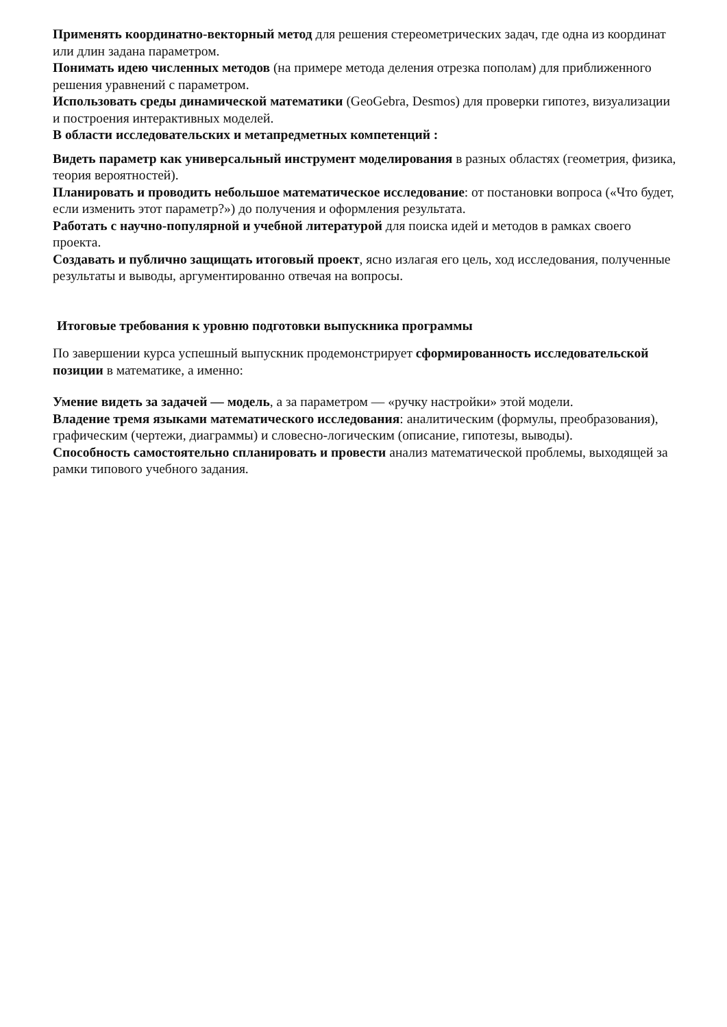Применять координатно-векторный метод для решения стереометрических задач, где одна из координат или длин задана параметром.
Понимать идею численных методов (на примере метода деления отрезка пополам) для приближенного решения уравнений с параметром.
Использовать среды динамической математики (GeoGebra, Desmos) для проверки гипотез, визуализации и построения интерактивных моделей.
В области исследовательских и метапредметных компетенций :
Видеть параметр как универсальный инструмент моделирования в разных областях (геометрия, физика, теория вероятностей).
Планировать и проводить небольшое математическое исследование: от постановки вопроса («Что будет, если изменить этот параметр?») до получения и оформления результата.
Работать с научно-популярной и учебной литературой для поиска идей и методов в рамках своего проекта.
Создавать и публично защищать итоговый проект, ясно излагая его цель, ход исследования, полученные результаты и выводы, аргументированно отвечая на вопросы.
Итоговые требования к уровню подготовки выпускника программы
По завершении курса успешный выпускник продемонстрирует сформированность исследовательской позиции в математике, а именно:
Умение видеть за задачей — модель, а за параметром — «ручку настройки» этой модели.
Владение тремя языками математического исследования: аналитическим (формулы, преобразования), графическим (чертежи, диаграммы) и словесно-логическим (описание, гипотезы, выводы).
Способность самостоятельно спланировать и провести анализ математической проблемы, выходящей за рамки типового учебного задания.